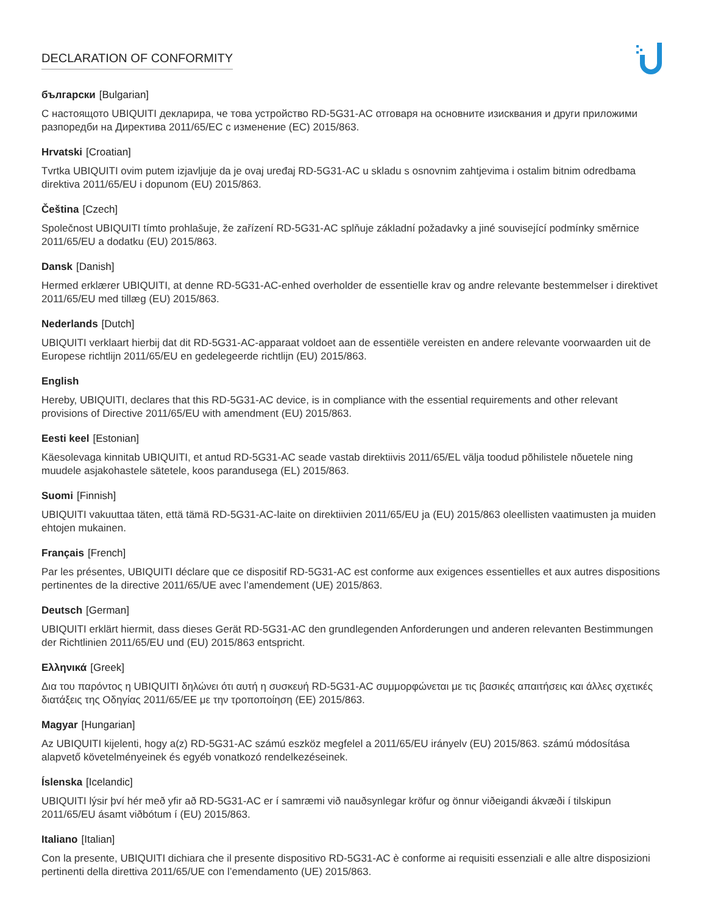DECLARATION OF CONFORMITY
български [Bulgarian]
С настоящото UBIQUITI декларира, че това устройство RD-5G31-AC отговаря на основните изисквания и други приложими разпоредби на Директива 2011/65/ЕС с изменение (ЕС) 2015/863.
Hrvatski [Croatian]
Tvrtka UBIQUITI ovim putem izjavljuje da je ovaj uređaj RD-5G31-AC u skladu s osnovnim zahtjevima i ostalim bitnim odredbama direktiva 2011/65/EU i dopunom (EU) 2015/863.
Čeština [Czech]
Společnost UBIQUITI tímto prohlašuje, že zařízení RD-5G31-AC splňuje základní požadavky a jiné související podmínky směrnice 2011/65/EU a dodatku (EU) 2015/863.
Dansk [Danish]
Hermed erklærer UBIQUITI, at denne RD-5G31-AC-enhed overholder de essentielle krav og andre relevante bestemmelser i direktivet 2011/65/EU med tillæg (EU) 2015/863.
Nederlands [Dutch]
UBIQUITI verklaart hierbij dat dit RD-5G31-AC-apparaat voldoet aan de essentiële vereisten en andere relevante voorwaarden uit de Europese richtlijn 2011/65/EU en gedelegeerde richtlijn (EU) 2015/863.
English
Hereby, UBIQUITI, declares that this RD-5G31-AC device, is in compliance with the essential requirements and other relevant provisions of Directive 2011/65/EU with amendment (EU) 2015/863.
Eesti keel [Estonian]
Käesolevaga kinnitab UBIQUITI, et antud RD-5G31-AC seade vastab direktiivis 2011/65/EL välja toodud põhilistele nõuetele ning muudele asjakohastele sätetele, koos parandusega (EL) 2015/863.
Suomi [Finnish]
UBIQUITI vakuuttaa täten, että tämä RD-5G31-AC-laite on direktiivien 2011/65/EU ja (EU) 2015/863 oleellisten vaatimusten ja muiden ehtojen mukainen.
Français [French]
Par les présentes, UBIQUITI déclare que ce dispositif RD-5G31-AC est conforme aux exigences essentielles et aux autres dispositions pertinentes de la directive 2011/65/UE avec l’amendement (UE) 2015/863.
Deutsch [German]
UBIQUITI erklärt hiermit, dass dieses Gerät RD-5G31-AC den grundlegenden Anforderungen und anderen relevanten Bestimmungen der Richtlinien 2011/65/EU und (EU) 2015/863 entspricht.
Ελληνικά [Greek]
Δια του παρόντος η UBIQUITI δηλώνει ότι αυτή η συσκευή RD-5G31-AC συμμορφώνεται με τις βασικές απαιτήσεις και άλλες σχετικές διατάξεις της Οδηγίας 2011/65/ΕΕ με την τροποποίηση (ΕΕ) 2015/863.
Magyar [Hungarian]
Az UBIQUITI kijelenti, hogy a(z) RD-5G31-AC számú eszköz megfelel a 2011/65/EU irányelv (EU) 2015/863. számú módosítása alapvető követelményeinek és egyéb vonatkozó rendelkezéseinek.
Íslenska [Icelandic]
UBIQUITI lýsir því hér með yfir að RD-5G31-AC er í samræmi við nauðsynlegar kröfur og önnur viðeigandi ákvæði í tilskipun 2011/65/EU ásamt viðbótum í (EU) 2015/863.
Italiano [Italian]
Con la presente, UBIQUITI dichiara che il presente dispositivo RD-5G31-AC è conforme ai requisiti essenziali e alle altre disposizioni pertinenti della direttiva 2011/65/UE con l’emendamento (UE) 2015/863.